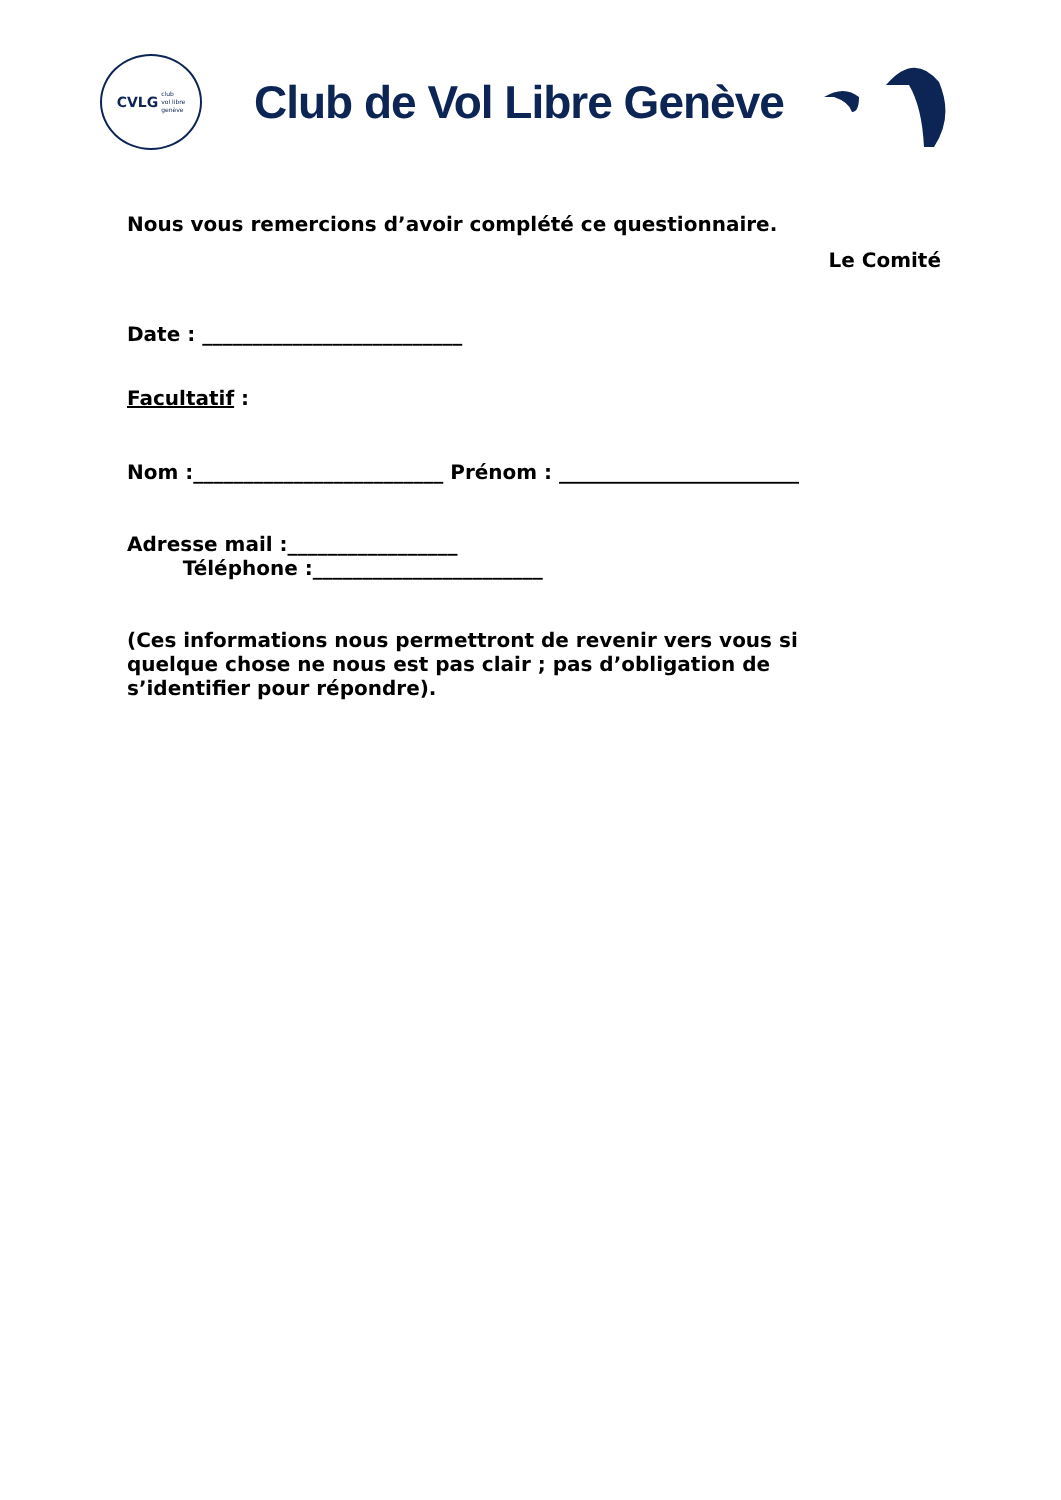CVLG club
vol libre
genève
Club de Vol Libre Genève
Nous vous remercions d’avoir complété ce questionnaire.
Le Comité
Date : __________________________
Facultatif :
Nom :_________________________ Prénom : ________________________
Adresse mail :_________________
Téléphone :_______________________
(Ces informations nous permettront de revenir vers vous si quelque chose ne nous est pas clair ; pas d’obligation de s’identifier pour répondre).